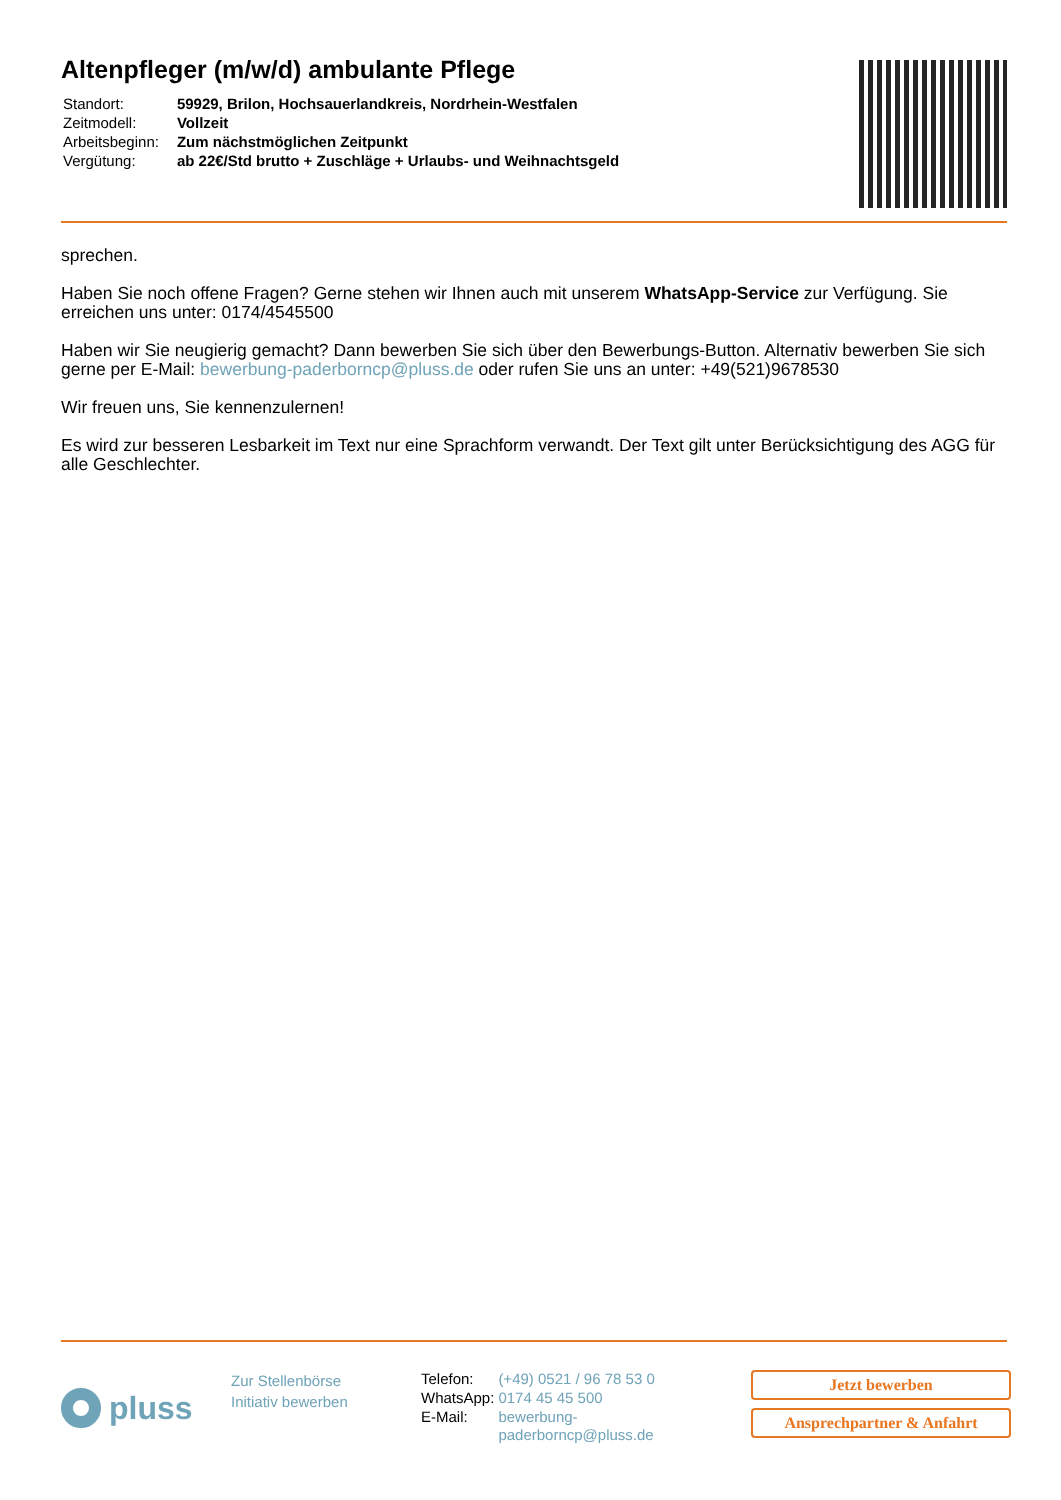Altenpfleger (m/w/d) ambulante Pflege
| Standort: | 59929, Brilon, Hochsauerlandkreis, Nordrhein-Westfalen |
| Zeitmodell: | Vollzeit |
| Arbeitsbeginn: | Zum nächstmöglichen Zeitpunkt |
| Vergütung: | ab 22€/Std brutto + Zuschläge + Urlaubs- und Weihnachtsgeld |
sprechen.
Haben Sie noch offene Fragen? Gerne stehen wir Ihnen auch mit unserem WhatsApp-Service zur Verfügung. Sie erreichen uns unter: 0174/4545500
Haben wir Sie neugierig gemacht? Dann bewerben Sie sich über den Bewerbungs-Button. Alternativ bewerben Sie sich gerne per E-Mail: bewerbung-paderborncp@pluss.de oder rufen Sie uns an unter: +49(521)9678530
Wir freuen uns, Sie kennenzulernen!
Es wird zur besseren Lesbarkeit im Text nur eine Sprachform verwandt. Der Text gilt unter Berücksichtigung des AGG für alle Geschlechter.
pluss
Zur Stellenbörse
Initiativ bewerben
| Telefon: | (+49) 0521 / 96 78 53 0 |
| WhatsApp: | 0174 45 45 500 |
| E-Mail: | bewerbung- paderborncp@pluss.de |
Jetzt bewerben
Ansprechpartner & Anfahrt